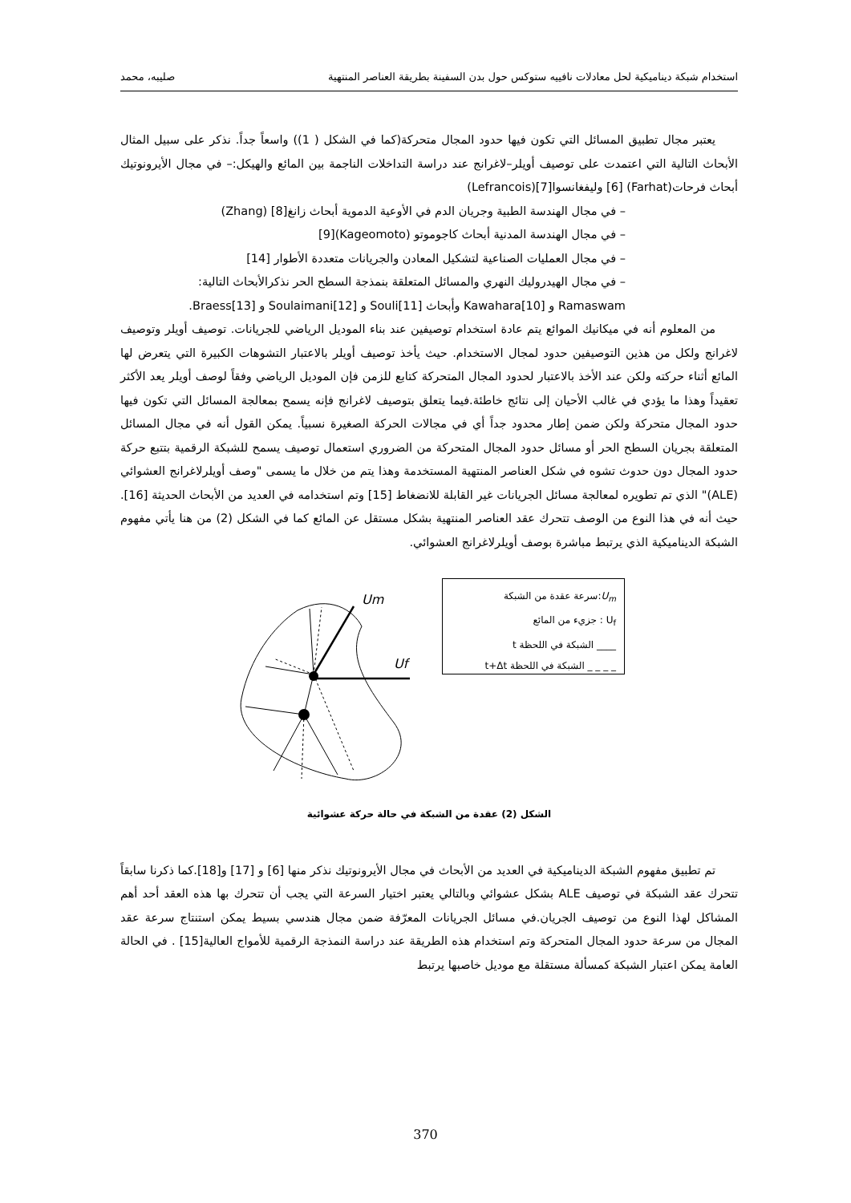استخدام شبكة ديناميكية لحل معادلات نافييه ستوكس حول بدن السفينة بطريقة العناصر المنتهية صليبه، محمد
يعتبر مجال تطبيق المسائل التي تكون فيها حدود المجال متحركة(كما في الشكل ( 1)) واسعاً جداً. نذكر على سبيل المثال الأبحاث التالية التي اعتمدت على توصيف أويلر–لاغرانج عند دراسة التداخلات الناجمة بين المائع والهيكل:– في مجال الأيرونوتيك أبحاث فرحات(Farhat) [6] وليفغانسوا[7](Lefrancois)
– في مجال الهندسة الطبية وجريان الدم في الأوعية الدموية أبحاث زانغ[8] (Zhang)
– في مجال الهندسة المدنية أبحاث كاجوموتو (Kageomoto)[9]
– في مجال العمليات الصناعية لتشكيل المعادن والجريانات متعددة الأطوار [14]
– في مجال الهيدروليك النهري والمسائل المتعلقة بنمذجة السطح الحر نذكرالأبحاث التالية:
Ramaswam و [10]Kawahara وأبحاث [11]Souli و [12]Soulaimani و [13]Braess.
من المعلوم أنه في ميكانيك الموائع يتم عادة استخدام توصيفين عند بناء الموديل الرياضي للجريانات. توصيف أويلر وتوصيف لاغرانج ولكل من هذين التوصيفين حدود لمجال الاستخدام. حيث يأخذ توصيف أويلر بالاعتبار التشوهات الكبيرة التي يتعرض لها المائع أثناء حركته ولكن عند الأخذ بالاعتبار لحدود المجال المتحركة كتابع للزمن فإن الموديل الرياضي وفقاً لوصف أويلر يعد الأكثر تعقيداً وهذا ما يؤدي في غالب الأحيان إلى نتائج خاطئة.فيما يتعلق بتوصيف لاغرانج فإنه يسمح بمعالجة المسائل التي تكون فيها حدود المجال متحركة ولكن ضمن إطار محدود جداً أي في مجالات الحركة الصغيرة نسبياً. يمكن القول أنه في مجال المسائل المتعلقة بجريان السطح الحر أو مسائل حدود المجال المتحركة من الضروري استعمال توصيف يسمح للشبكة الرقمية بتتبع حركة حدود المجال دون حدوث تشوه في شكل العناصر المنتهية المستخدمة وهذا يتم من خلال ما يسمى "وصف أويلرلاغرانج العشوائي (ALE)" الذي تم تطويره لمعالجة مسائل الجريانات غير القابلة للانضغاط [15] وتم استخدامه في العديد من الأبحاث الحديثة [16]. حيث أنه في هذا النوع من الوصف تتحرك عقد العناصر المنتهية بشكل مستقل عن المائع كما في الشكل (2) من هنا يأتي مفهوم الشبكة الديناميكية الذي يرتبط مباشرة بوصف أويلرلاغرانج العشوائي.
Um
Uf
U<sub>m</sub>:سرعة عقدة من الشبكة
U<sub>f</sub> : جزيء من المائع
____ الشبكة في اللحظة t
_ _ _ _ الشبكة في اللحظة t+Δt
الشكل (2) عقدة من الشبكة في حالة حركة عشوائية
تم تطبيق مفهوم الشبكة الديناميكية في العديد من الأبحاث في مجال الأيرونوتيك نذكر منها [6] و [17] و[18].كما ذكرنا سابقاً تتحرك عقد الشبكة في توصيف ALE بشكل عشوائي وبالتالي يعتبر اختيار السرعة التي يجب أن تتحرك بها هذه العقد أحد أهم المشاكل لهذا النوع من توصيف الجريان.في مسائل الجريانات المعرّفة ضمن مجال هندسي بسيط يمكن استنتاج سرعة عقد المجال من سرعة حدود المجال المتحركة وتم استخدام هذه الطريقة عند دراسة النمذجة الرقمية للأمواج العالية[15] . في الحالة العامة يمكن اعتبار الشبكة كمسألة مستقلة مع موديل خاصبها يرتبط
370